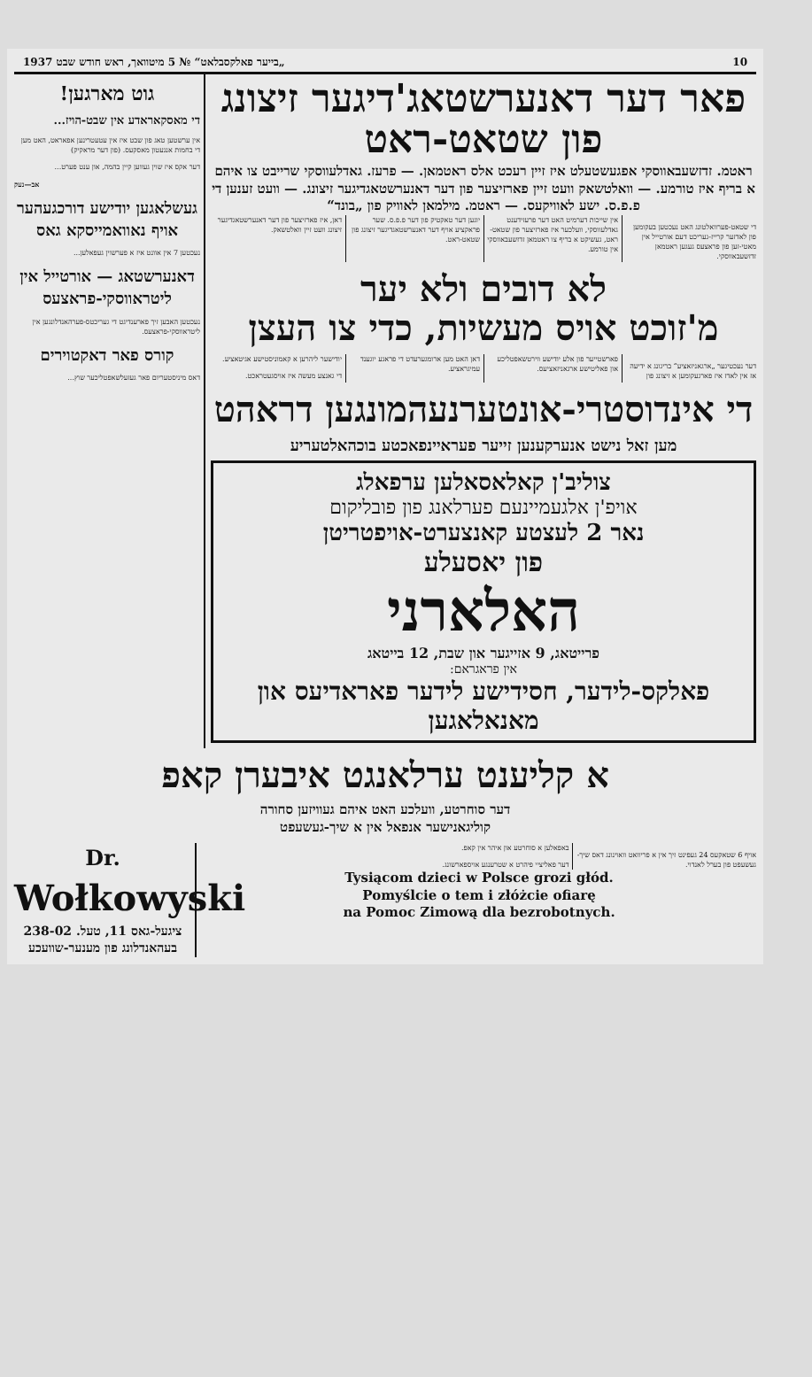10 „בייער פאלקסבלאט“ № 5 מיטוואך, ראש חודש שבט 1937
פאר דער דאנערשטאג'דיגער זיצונג פון שטאט-ראט
ראטמ. זדזשעבאווסקי אפגעשטעלט איז זיין רעכט אלס ראטמאן. — פרעז. גאדלעווסקי שרייבט צו איהם א בריף איז טורמע. — וואלטשאק וועט זיין פארזיצער פון דער דאנערשטאגדיגער זיצונג. — וועט זענען די פ.פ.ס. ישע לאוויקעס. — ראטמ. מילמאן לאוויק פון „בונד“
די שטאט-פערוואלטונג האט נעכטען בעקומען פון לאדזער קרייז-געריכט דעם אורטייל אין מאטי-זען פון פראצעס געגען ראטמאן זדזשעבאווסקי.
אין שייכות דערמיט האט דער פרעזידענט גאדלעווסקי, וועלכער איז פארזיצער פון שטאט-ראט, געשיקט א בריף צו ראטמאן זדזשעבאווסקי אין טורמע.
יוגען דער טאקטיק פון דער פ.פ.ס. שער פראקציע אויף דער דאנערשטאגדיגער זיצונג פון שטאט-ראט.
דאן, איז פארזיצער פון דער דאנערשטאגדיגער זיצונג וועט זיין וואלטשאק.
לא דובים ולא יער
מ'זוכט אויס מעשיות, כדי צו העצן
דער נעכטיגער „ארגאניזאציע“ בריגונג א ידיעה אז אין לאדז איז פארגעקומען א זיצונג פון פארשטייער פון אלע יודישע ווירטשאפטליכע און פאליטישע ארגאניזאציעס.
דאן האט מען ארומגערעדט די פראגע יוגענד עמיגראציע.
יודישער ליהרען א קאמוניסטישע אגיטאציע.
די גאנצע מעשה איז אויסגעטראכט.
די אינדוסטרי-אונטערנעהמונגען דראהט
מען זאל נישט אנערקענען זייער פעראיינפאכטע בוכהאלטעריע
צוליב'ן קאלאסאלען ערפאלג
אויפ'ן אלגעמיינעם פערלאנג פון פובליקום
נאר 2 לעצטע קאנצערט-אויפטריטן
פון יאסעלע
האלארני
פרייטאג, 9 אזייגער און שבת, 12 בייטאג
אין פראגראם:
פאלקס-לידער, חסידישע לידער פאראדיעס און מאנאלאגען
גוט מארגען!
די מאסקאראדע אין שבט-הויז...
אין ערשטען טאג פון שבט איז אין עטעטרינען אפאראט, האט מען די בחמות אנגעטון מאסקעס. (פון דער מראקיק)
דער אקס איז שוין געווען קיין בהמה, און ענט פערט...
אב—נעק
געשלאגען יודישע דורכגעהער אויף נאוואמייסקא גאס
נעכטען 7 אין אוונט איז א פערשוין געפאלען...
דאנערשטאג — אורטייל אין ליטראווסקי-פראצעס
נעכטען האבען זיך פארענדיגט די געריכטס-פערהאנדלונגען אין ליטראווסקי-פראצעס.
קורס פאר דאקטוירים
דאס מיניסטעריום פאר געזעלשאפטליכער שוץ...
א קליענט ערלאנגט איבערן קאפ
דער סוחרטע, וועלכע האט איהם געוויזען סחורה
קוליגאנישער אנפאל אין א שיך-געשעפט
אויף 6 שטאקעס 24 געפינט זיך אין א פריוואט וואוינונג דאס שיך-געשעפט פון בערל לאנדוי.
באפאלען א סוחרטע און איהר אין קאפ.
דער פאליציי פיהרט א שטרענגע אויספארשונג.
Tysiącom dzieci w Polsce grozi głód.
Pomyślcie o tem i złóżcie ofiarę
na Pomoc Zimową dla bezrobotnych.
Dr.
Wołkowyski
ציגעל-גאס 11, טעל. 238-02
בעהאנדלונג פון מענער-שוועכע